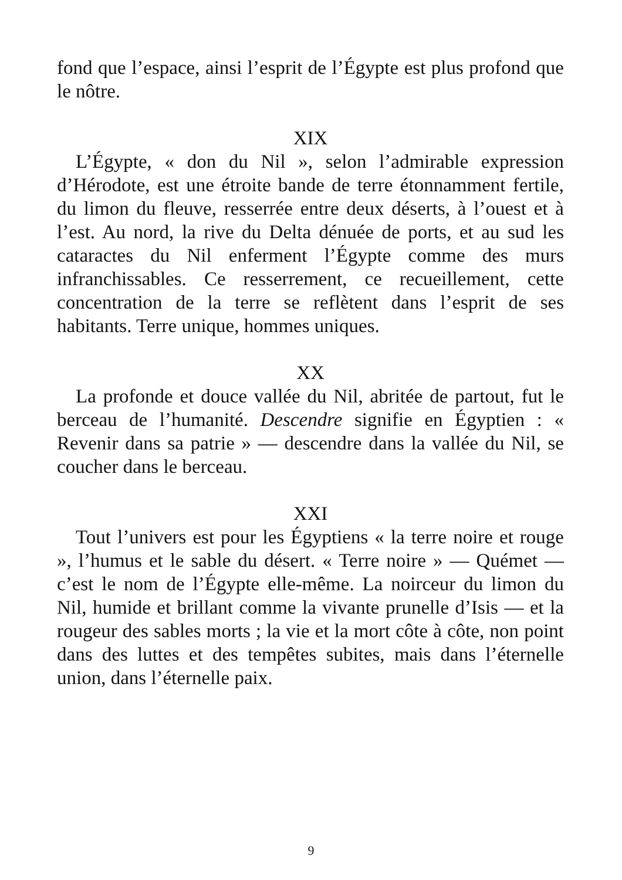fond que l’espace, ainsi l’esprit de l’Égypte est plus profond que le nôtre.
XIX
L’Égypte, « don du Nil », selon l’admirable expression d’Hérodote, est une étroite bande de terre étonnamment fertile, du limon du fleuve, resserrée entre deux déserts, à l’ouest et à l’est. Au nord, la rive du Delta dénuée de ports, et au sud les cataractes du Nil enferment l’Égypte comme des murs infranchissables. Ce resserrement, ce recueillement, cette concentration de la terre se reflètent dans l’esprit de ses habitants. Terre unique, hommes uniques.
XX
La profonde et douce vallée du Nil, abritée de partout, fut le berceau de l’humanité. Descendre signifie en Égyptien : « Revenir dans sa patrie » — descendre dans la vallée du Nil, se coucher dans le berceau.
XXI
Tout l’univers est pour les Égyptiens « la terre noire et rouge », l’humus et le sable du désert. « Terre noire » — Quémet — c’est le nom de l’Égypte elle-même. La noirceur du limon du Nil, humide et brillant comme la vivante prunelle d’Isis — et la rougeur des sables morts ; la vie et la mort côte à côte, non point dans des luttes et des tempêtes subites, mais dans l’éternelle union, dans l’éternelle paix.
9